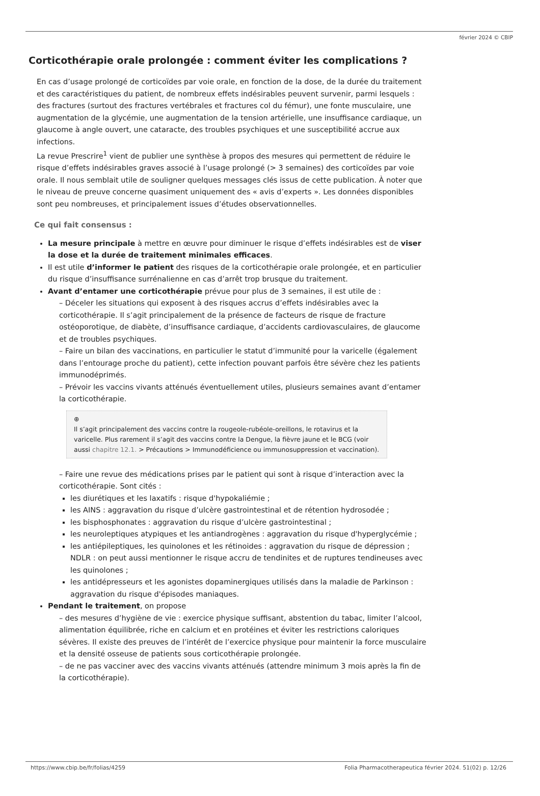février 2024 © CBIP
Corticothérapie orale prolongée : comment éviter les complications ?
En cas d’usage prolongé de corticoïdes par voie orale, en fonction de la dose, de la durée du traitement et des caractéristiques du patient, de nombreux effets indésirables peuvent survenir, parmi lesquels : des fractures (surtout des fractures vertébrales et fractures col du fémur), une fonte musculaire, une augmentation de la glycémie, une augmentation de la tension artérielle, une insuffisance cardiaque, un glaucome à angle ouvert, une cataracte, des troubles psychiques et une susceptibilité accrue aux infections.
La revue Prescrire<sup>1</sup> vient de publier une synthèse à propos des mesures qui permettent de réduire le risque d’effets indésirables graves associé à l’usage prolongé (> 3 semaines) des corticoïdes par voie orale. Il nous semblait utile de souligner quelques messages clés issus de cette publication. À noter que le niveau de preuve concerne quasiment uniquement des « avis d’experts ». Les données disponibles sont peu nombreuses, et principalement issues d’études observationnelles.
Ce qui fait consensus :
La mesure principale à mettre en œuvre pour diminuer le risque d’effets indésirables est de viser la dose et la durée de traitement minimales efficaces.
Il est utile d’informer le patient des risques de la corticothérapie orale prolongée, et en particulier du risque d’insuffisance surrénalienne en cas d’arrêt trop brusque du traitement.
Avant d’entamer une corticothérapie prévue pour plus de 3 semaines, il est utile de :
– Déceler les situations qui exposent à des risques accrus d’effets indésirables avec la corticothérapie. Il s’agit principalement de la présence de facteurs de risque de fracture ostéoporotique, de diabète, d’insuffisance cardiaque, d’accidents cardiovasculaires, de glaucome et de troubles psychiques.
– Faire un bilan des vaccinations, en particulier le statut d’immunité pour la varicelle (également dans l’entourage proche du patient), cette infection pouvant parfois être sévère chez les patients immunodéprimés.
– Prévoir les vaccins vivants atténués éventuellement utiles, plusieurs semaines avant d’entamer la corticothérapie.
⊕
Il s’agit principalement des vaccins contre la rougeole-rubéole-oreillons, le rotavirus et la varicelle. Plus rarement il s’agit des vaccins contre la Dengue, la fièvre jaune et le BCG (voir aussi chapitre 12.1. > Précautions > Immunodéficience ou immunosuppression et vaccination).
– Faire une revue des médications prises par le patient qui sont à risque d’interaction avec la corticothérapie. Sont cités :
les diurétiques et les laxatifs : risque d'hypokaliémie ;
les AINS : aggravation du risque d’ulcère gastrointestinal et de rétention hydrosodée ;
les bisphosphonates : aggravation du risque d’ulcère gastrointestinal ;
les neuroleptiques atypiques et les antiandrogènes : aggravation du risque d'hyperglycémie ;
les antiépileptiques, les quinolones et les rétinoides : aggravation du risque de dépression ; NDLR : on peut aussi mentionner le risque accru de tendinites et de ruptures tendineuses avec les quinolones ;
les antidépresseurs et les agonistes dopaminergiques utilisés dans la maladie de Parkinson : aggravation du risque d'épisodes maniaques.
Pendant le traitement, on propose
– des mesures d’hygiène de vie : exercice physique suffisant, abstention du tabac, limiter l’alcool, alimentation équilibrée, riche en calcium et en protéines et éviter les restrictions caloriques sévères. Il existe des preuves de l’intérêt de l’exercice physique pour maintenir la force musculaire et la densité osseuse de patients sous corticothérapie prolongée.
– de ne pas vacciner avec des vaccins vivants atténués (attendre minimum 3 mois après la fin de la corticothérapie).
https://www.cbip.be/fr/folias/4259 Folia Pharmacotherapeutica février 2024. 51(02) p. 12/26